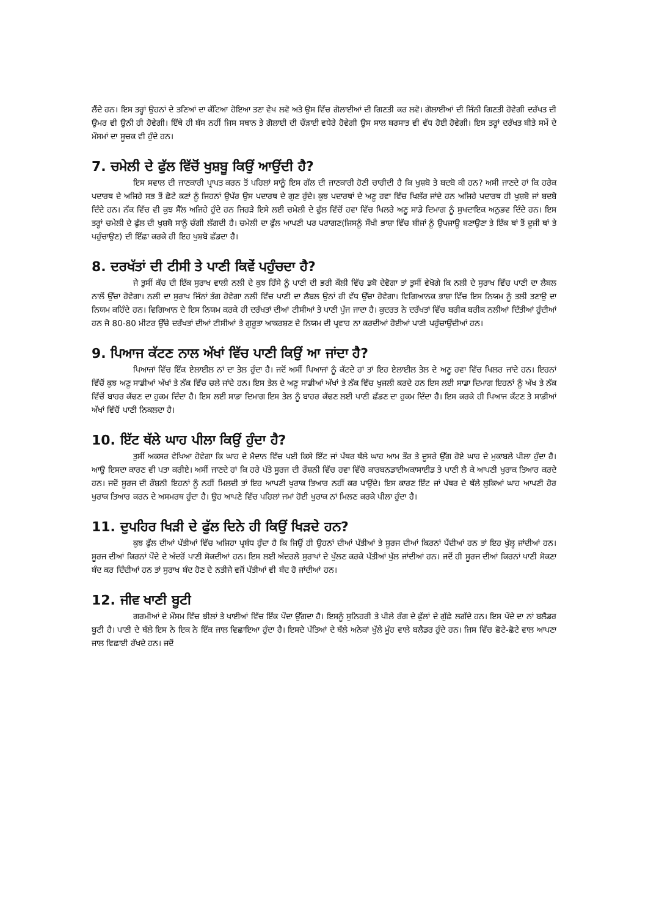ਲੈਂਦੇ ਹਨ। ਇਸ ਤਰ੍ਹਾਂ ਉਹਨਾਂ ਦੇ ਤਣਿਆਂ ਦਾ ਕੱਟਿਆ ਹੋਇਆ ਤਣਾ ਵੇਖ ਲਵੋ ਅਤੇ ਉਸ ਵਿੱਚ ਗੋਲਾਈਆਂ ਦੀ ਗਿਣਤੀ ਕਰ ਲਵੋ। ਗੋਲਾਈਆਂ ਦੀ ਜਿੰਨੀ ਗਿਣਤੀ ਹੋਵੇਗੀ ਦਰੱਖਤ ਦੀ ਉਮਰ ਵੀ ਉਨੀ ਹੀ ਹੋਵੇਗੀ। ਇੱਥੇ ਹੀ ਬੱਸ ਨਹੀਂ ਜਿਸ ਸਥਾਨ ਤੇ ਗੋਲਾਈ ਦੀ ਚੌੜਾਈ ਵਧੇਰੇ ਹੋਵੇਗੀ ਉਸ ਸਾਲ ਬਰਸਾਤ ਵੀ ਵੱਧ ਹੋਈ ਹੋਵੇਗੀ। ਇਸ ਤਰ੍ਹਾਂ ਦਰੱਖਤ ਬੀਤੇ ਸਮੇਂ ਦੇ ਮੌਸਮਾਂ ਦਾ ਸੂਚਕ ਵੀ ਹੁੰਦੇ ਹਨ।
7. ਚਮੇਲੀ ਦੇ ਫੁੱਲ ਵਿੱਚੋਂ ਖੁਸ਼ਬੂ ਕਿਉਂ ਆਉਂਦੀ ਹੈ?
ਇਸ ਸਵਾਲ ਦੀ ਜਾਣਕਾਰੀ ਪ੍ਰਾਪਤ ਕਰਨ ਤੋਂ ਪਹਿਲਾਂ ਸਾਨੂੰ ਇਸ ਗੱਲ ਦੀ ਜਾਣਕਾਰੀ ਹੋਣੀ ਚਾਹੀਦੀ ਹੈ ਕਿ ਖੁਸ਼ਬੋ ਤੇ ਬਦਬੋ ਕੀ ਹਨ? ਅਸੀ ਜਾਣਦੇ ਹਾਂ ਕਿ ਹਰੇਕ ਪਦਾਰਥ ਦੇ ਅਜਿਹੇ ਸਭ ਤੋਂ ਛੋਟੇ ਕਣਾਂ ਨੂੰ ਜਿਹਨਾਂ ਉਪੱਰ ਉਸ ਪਦਾਰਥ ਦੇ ਗੁਣ ਹੁੰਦੇ। ਕੁਝ ਪਦਾਰਥਾਂ ਦੇ ਅਣੂ ਹਵਾ ਵਿੱਚ ਖਿਲੱਰ ਜਾਂਦੇ ਹਨ ਅਜਿਹੇ ਪਦਾਰਥ ਹੀ ਖੁਸ਼ਬੋ ਜਾਂ ਬਦਬੋ ਦਿੰਦੇ ਹਨ। ਨੱਕ ਵਿੱਚ ਵੀ ਕੁਝ ਸੈੱਲ ਅਜਿਹੇ ਹੁੰਦੇ ਹਨ ਜਿਹੜੇ ਇਸੇ ਲਈ ਚਮੇਲੀ ਦੇ ਫੁੱਲ ਵਿੱਚੋਂ ਹਵਾ ਵਿੱਚ ਖਿਲਰੇ ਅਣੂ ਸਾਡੇ ਦਿਮਾਗ ਨੂੰ ਸੁਖਦਾਇਕ ਅਨੁਭਵ ਦਿੰਦੇ ਹਨ। ਇਸ ਤਰ੍ਹਾਂ ਚਮੇਲੀ ਦੇ ਫੁੱਲ ਦੀ ਖੁਸ਼ਬੋ ਸਾਨੂੰ ਚੰਗੀ ਲੱਗਦੀ ਹੈ। ਚਮੇਲੀ ਦਾ ਫੁੱਲ ਆਪਣੀ ਪਰ ਪਰਾਗਣ(ਜਿਸਨੂੰ ਸੌਖੀ ਭਾਸ਼ਾ ਵਿੱਚ ਬੀਜਾਂ ਨੂੰ ਉਪਜਾਊ ਬਣਾਉਣਾ ਤੇ ਇੱਕ ਥਾਂ ਤੋਂ ਦੂਜੀ ਥਾਂ ਤੇ ਪਹੁੰਚਾਉਣ) ਦੀ ਇੱਛਾ ਕਰਕੇ ਹੀ ਇਹ ਖੁਸ਼ਬੋ ਛੱਡਦਾ ਹੈ।
8. ਦਰਖੱਤਾਂ ਦੀ ਟੀਸੀ ਤੇ ਪਾਣੀ ਕਿਵੇਂ ਪਹੁੰਚਦਾ ਹੈ?
ਜੇ ਤੁਸੀਂ ਕੱਚ ਦੀ ਇੱਕ ਸੁਰਾਖ ਵਾਲੀ ਨਲੀ ਦੇ ਕੁਝ ਹਿੱਸੇ ਨੂੰ ਪਾਣੀ ਦੀ ਭਰੀ ਕੌਲੀ ਵਿੱਚ ਡਬੋ ਦੇਵੋਗਾ ਤਾਂ ਤੁਸੀਂ ਵੇਖੋਗੇ ਕਿ ਨਲੀ ਦੇ ਸੁਰਾਖ ਵਿੱਚ ਪਾਣੀ ਦਾ ਲੈਬਲ ਨਾਲੋਂ ਉੱਚਾ ਹੋਵੇਗਾ। ਨਲੀ ਦਾ ਸੁਰਾਖ ਜਿੰਨਾਂ ਤੰਗ ਹੋਵੇਗਾ ਨਲੀ ਵਿੱਚ ਪਾਣੀ ਦਾ ਲੈਬਲ ਉਨਾਂ ਹੀ ਵੱਧ ਉੱਚਾ ਹੋਵੇਗਾ। ਵਿਗਿਆਨਕ ਭਾਸ਼ਾ ਵਿੱਚ ਇਸ ਨਿਯਮ ਨੂੰ ਤਲੀ ਤਣਾਉ ਦਾ ਨਿਯਮ ਕਹਿੰਦੇ ਹਨ। ਵਿਗਿਆਨ ਦੇ ਇਸ ਨਿਯਮ ਕਰਕੇ ਹੀ ਦਰੱਖਤਾਂ ਦੀਆਂ ਟੀਸੀਆਂ ਤੇ ਪਾਣੀ ਪੁੱਜ ਜਾਦਾ ਹੈ। ਕੁਦਰਤ ਨੇ ਦਰੱਖਤਾਂ ਵਿੱਚ ਬਰੀਕ ਬਰੀਕ ਨਲੀਆਂ ਦਿੱਤੀਆਂ ਹੁੰਦੀਆਂ ਹਨ ਜੋ 80-80 ਮੀਟਰ ਉੱਚੇ ਦਰੱਖਤਾਂ ਦੀਆਂ ਟੀਸੀਆਂ ਤੇ ਗੁਰੂਤਾ ਆਕਰਸ਼ਣ ਦੇ ਨਿਯਮ ਦੀ ਪ੍ਰਵਾਹ ਨਾ ਕਰਦੀਆਂ ਹੋਈਆਂ ਪਾਣੀ ਪਹੁੰਚਾਉਂਦੀਆਂ ਹਨ।
9. ਪਿਆਜ ਕੱਟਣ ਨਾਲ ਅੱਖਾਂ ਵਿੱਚ ਪਾਣੀ ਕਿਉਂ ਆ ਜਾਂਦਾ ਹੈ?
ਪਿਆਜਾਂ ਵਿੱਚ ਇੱਕ ਏਲਾਈਲ ਨਾਂ ਦਾ ਤੇਲ ਹੁੰਦਾ ਹੈ। ਜਦੋਂ ਅਸੀਂ ਪਿਆਜਾਂ ਨੂੰ ਕੱਟਦੇ ਹਾਂ ਤਾਂ ਇਹ ਏਲਾਈਲ ਤੇਲ ਦੇ ਅਣੂ ਹਵਾ ਵਿੱਚ ਖਿਲਰ ਜਾਂਦੇ ਹਨ। ਇਹਨਾਂ ਵਿੱਚੋਂ ਕੁਝ ਅਣੂ ਸਾਡੀਆਂ ਅੱਖਾਂ ਤੇ ਨੱਕ ਵਿੱਚ ਚਲੇ ਜਾਂਦੇ ਹਨ। ਇਸ ਤੇਲ ਦੇ ਅਣੂ ਸਾਡੀਆਂ ਅੱਖਾਂ ਤੇ ਨੱਕ ਵਿੱਚ ਖੁਜਲੀ ਕਰਦੇ ਹਨ ਇਸ ਲਈ ਸਾਡਾ ਦਿਮਾਗ ਇਹਨਾਂ ਨੂੰ ਅੱਖ ਤੇ ਨੱਕ ਵਿੱਚੋਂ ਬਾਹਰ ਕੱਢਣ ਦਾ ਹੁਕਮ ਦਿੰਦਾ ਹੈ। ਇਸ ਲਈ ਸਾਡਾ ਦਿਮਾਗ ਇਸ ਤੇਲ ਨੂੰ ਬਾਹਰ ਕੱਢਣ ਲਈ ਪਾਣੀ ਛੱਡਣ ਦਾ ਹੁਕਮ ਦਿੰਦਾ ਹੈ। ਇਸ ਕਰਕੇ ਹੀ ਪਿਆਜ ਕੱਟਣ ਤੇ ਸਾਡੀਆਂ ਅੱਖਾਂ ਵਿੱਚੋਂ ਪਾਣੀ ਨਿਕਲਦਾ ਹੈ।
10. ਇੱਟ ਥੱਲੇ ਘਾਹ ਪੀਲਾ ਕਿਉਂ ਹੁੰਦਾ ਹੈ?
ਤੁਸੀਂ ਅਕਸਰ ਵੇਖਿਆ ਹੋਵੇਗਾ ਕਿ ਘਾਹ ਦੇ ਮੈਦਾਨ ਵਿੱਚ ਪਈ ਕਿਸੇ ਇੱਟ ਜਾਂ ਪੱਥਰ ਥੱਲੇ ਘਾਹ ਆਮ ਤੌਰ ਤੇ ਦੂਸਰੇ ਉੱਗ ਹੋਏ ਘਾਹ ਦੇ ਮੁਕਾਬਲੇ ਪੀਲਾ ਹੁੰਦਾ ਹੈ। ਆਉ ਇਸਦਾ ਕਾਰਣ ਵੀ ਪਤਾ ਕਰੀਏ। ਅਸੀਂ ਜਾਣਦੇ ਹਾਂ ਕਿ ਹਰੇ ਪੱਤੇ ਸੂਰਜ ਦੀ ਰੌਸ਼ਨੀ ਵਿੱਚ ਹਵਾ ਵਿੱਚੋ ਕਾਰਬਨਡਾਈਅਕਾਸਾਈਡ ਤੇ ਪਾਣੀ ਲੈ ਕੇ ਆਪਣੀ ਖੁਰਾਕ ਤਿਆਰ ਕਰਦੇ ਹਨ। ਜਦੋਂ ਸੂਰਜ ਦੀ ਰੌਸ਼ਨੀ ਇਹਨਾਂ ਨੂੰ ਨਹੀਂ ਮਿਲਦੀ ਤਾਂ ਇਹ ਆਪਣੀ ਖੁਰਾਕ ਤਿਆਰ ਨਹੀਂ ਕਰ ਪਾਉਂਦੇ। ਇਸ ਕਾਰਣ ਇੱਟ ਜਾਂ ਪੱਥਰ ਦੇ ਥੱਲੇ ਲੁਕਿਆਂ ਘਾਹ ਆਪਣੀ ਹੋਰ ਖੁਰਾਕ ਤਿਆਰ ਕਰਨ ਦੇ ਅਸਮਰਥ ਹੁੰਦਾ ਹੈ। ਉਹ ਆਪਣੇ ਵਿੱਚ ਪਹਿਲਾਂ ਜਮਾਂ ਹੋਈ ਖੁਰਾਕ ਨਾਂ ਮਿਲਣ ਕਰਕੇ ਪੀਲਾ ਹੁੰਦਾ ਹੈ।
11. ਦੁਪਹਿਰ ਖਿੜੀ ਦੇ ਫੁੱਲ ਦਿਨੇ ਹੀ ਕਿਉਂ ਖਿੜਦੇ ਹਨ?
ਕੁਝ ਫੁੱਲ ਦੀਆਂ ਪੱਤੀਆਂ ਵਿੱਚ ਅਜਿਹਾ ਪ੍ਰਬੰਧ ਹੁੰਦਾ ਹੈ ਕਿ ਜਿਉਂ ਹੀ ਉਹਨਾਂ ਦੀਆਂ ਪੱਤੀਆਂ ਤੇ ਸੂਰਜ ਦੀਆਂ ਕਿਰਨਾਂ ਪੈਂਦੀਆਂ ਹਨ ਤਾਂ ਇਹ ਖੁੱਲ੍ਹ ਜਾਂਦੀਆਂ ਹਨ। ਸੂਰਜ ਦੀਆਂ ਕਿਰਨਾਂ ਪੌਦੇ ਦੇ ਅੰਦਰੋਂ ਪਾਣੀ ਸੋਕਦੀਆਂ ਹਨ। ਇਸ ਲਈ ਅੰਦਰਲੇ ਸੁਰਾਖਾਂ ਦੇ ਖੁੱਲਣ ਕਰਕੇ ਪੱਤੀਆਂ ਖੁੱਲ ਜਾਂਦੀਆਂ ਹਨ। ਜਦੋਂ ਹੀ ਸੂਰਜ ਦੀਆਂ ਕਿਰਨਾਂ ਪਾਣੀ ਸੋਕਣਾ ਬੰਦ ਕਰ ਦਿੰਦੀਆਂ ਹਨ ਤਾਂ ਸੁਰਾਖ ਬੰਦ ਹੋਣ ਦੇ ਨਤੀਜੇ ਵਜੋਂ ਪੱਤੀਆਂ ਵੀ ਬੰਦ ਹੋ ਜਾਂਦੀਆਂ ਹਨ।
12. ਜੀਵ ਖਾਣੀ ਬੂਟੀ
ਗਰਮੀਆਂ ਦੇ ਮੌਸਮ ਵਿੱਚ ਝੀਲਾਂ ਤੇ ਖਾਈਆਂ ਵਿੱਚ ਇੱਕ ਪੌਦਾ ਉੱਗਦਾ ਹੈ। ਇਸਨੂੰ ਸੁਨਿਹਰੀ ਤੇ ਪੀਲੇ ਰੰਗ ਦੇ ਫੁੱਲਾਂ ਦੇ ਗੁੱਛੇ ਲਗੱਦੇ ਹਨ। ਇਸ ਪੌਦੇ ਦਾ ਨਾਂ ਬਲੈਡਰ ਬੂਟੀ ਹੈ। ਪਾਣੀ ਦੇ ਥੱਲੇ ਇਸ ਨੇ ਇਕ ਨੇ ਇੱਕ ਜਾਲ ਵਿਛਾਇਆ ਹੁੰਦਾ ਹੈ। ਇਸਦੇ ਪੱਤਿਆਂ ਦੇ ਥੱਲੇ ਅਨੇਕਾਂ ਖੁੱਲੇ ਮੂੰਹ ਵਾਲੇ ਬਲੈਡਰ ਹੁੰਦੇ ਹਨ। ਜਿਸ ਵਿੱਚ ਛੋਟੇ-ਛੋਟੇ ਵਾਲ ਆਪਣਾ ਜਾਲ ਵਿਛਾਈ ਰੱਖਦੇ ਹਨ। ਜਦੋਂ